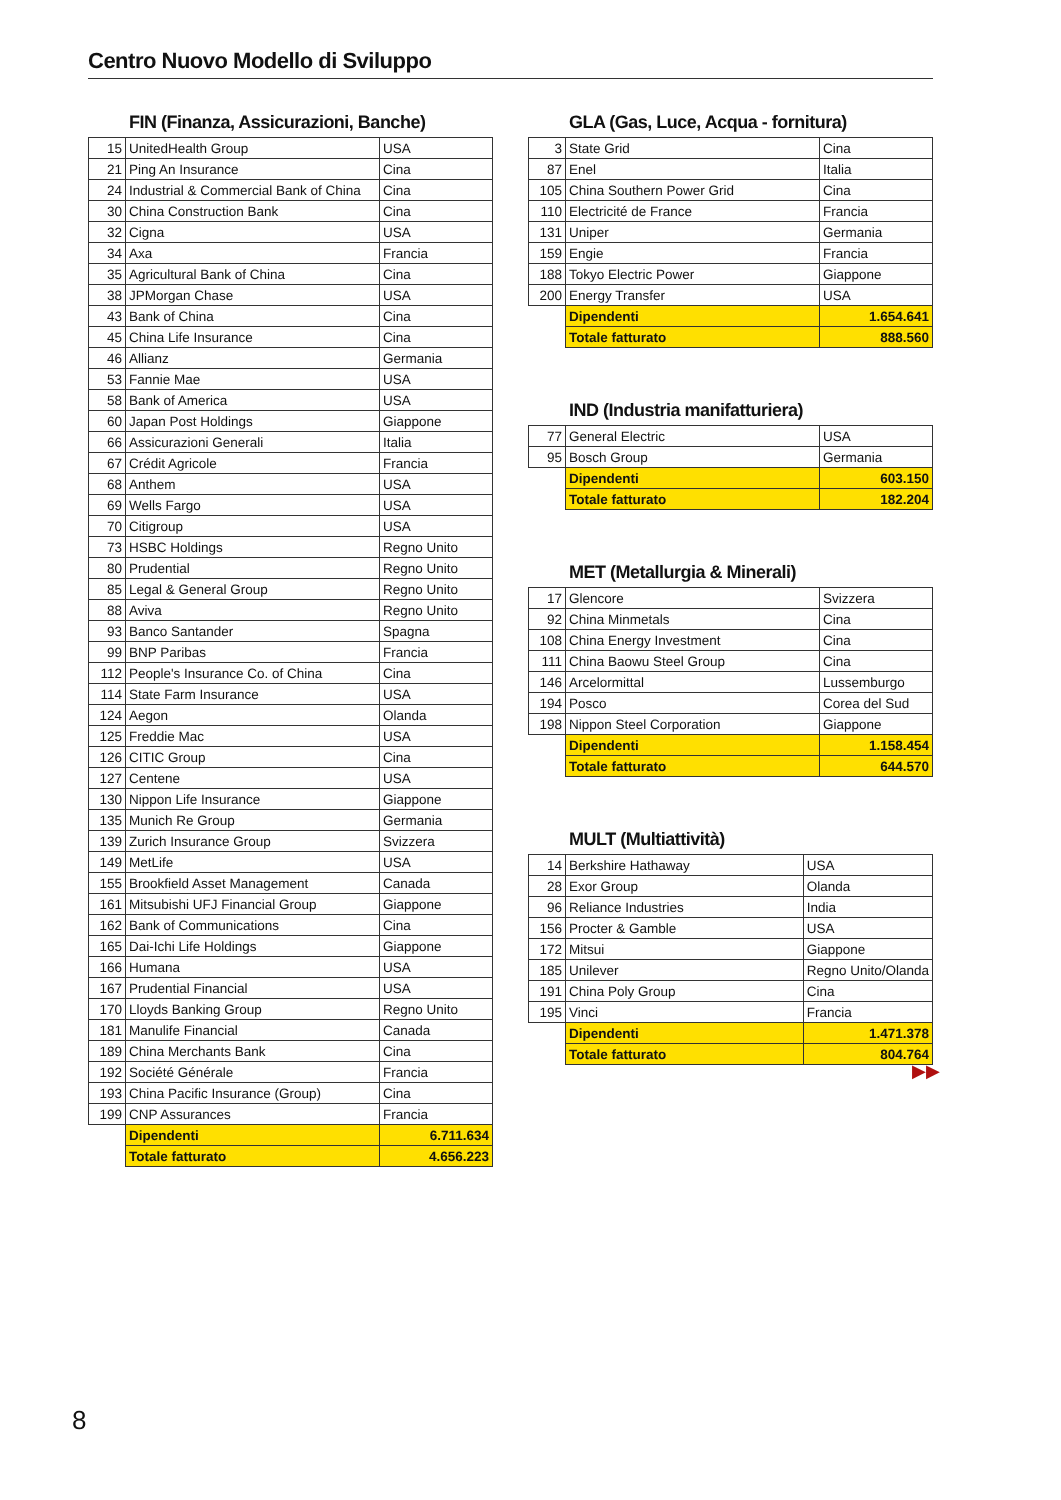Centro Nuovo Modello di Sviluppo
FIN (Finanza, Assicurazioni, Banche)
| 15 | UnitedHealth Group | USA |
| 21 | Ping An Insurance | Cina |
| 24 | Industrial & Commercial Bank of China | Cina |
| 30 | China Construction Bank | Cina |
| 32 | Cigna | USA |
| 34 | Axa | Francia |
| 35 | Agricultural Bank of China | Cina |
| 38 | JPMorgan Chase | USA |
| 43 | Bank of China | Cina |
| 45 | China Life Insurance | Cina |
| 46 | Allianz | Germania |
| 53 | Fannie Mae | USA |
| 58 | Bank of America | USA |
| 60 | Japan Post Holdings | Giappone |
| 66 | Assicurazioni Generali | Italia |
| 67 | Crédit Agricole | Francia |
| 68 | Anthem | USA |
| 69 | Wells Fargo | USA |
| 70 | Citigroup | USA |
| 73 | HSBC Holdings | Regno Unito |
| 80 | Prudential | Regno Unito |
| 85 | Legal & General Group | Regno Unito |
| 88 | Aviva | Regno Unito |
| 93 | Banco Santander | Spagna |
| 99 | BNP Paribas | Francia |
| 112 | People's Insurance Co. of China | Cina |
| 114 | State Farm Insurance | USA |
| 124 | Aegon | Olanda |
| 125 | Freddie Mac | USA |
| 126 | CITIC Group | Cina |
| 127 | Centene | USA |
| 130 | Nippon Life Insurance | Giappone |
| 135 | Munich Re Group | Germania |
| 139 | Zurich Insurance Group | Svizzera |
| 149 | MetLife | USA |
| 155 | Brookfield Asset Management | Canada |
| 161 | Mitsubishi UFJ Financial Group | Giappone |
| 162 | Bank of Communications | Cina |
| 165 | Dai-Ichi Life Holdings | Giappone |
| 166 | Humana | USA |
| 167 | Prudential Financial | USA |
| 170 | Lloyds Banking Group | Regno Unito |
| 181 | Manulife Financial | Canada |
| 189 | China Merchants Bank | Cina |
| 192 | Société Générale | Francia |
| 193 | China Pacific Insurance (Group) | Cina |
| 199 | CNP Assurances | Francia |
| | Dipendenti | 6.711.634 |
| | Totale fatturato | 4.656.223 |
GLA (Gas, Luce, Acqua - fornitura)
| 3 | State Grid | Cina |
| 87 | Enel | Italia |
| 105 | China Southern Power Grid | Cina |
| 110 | Electricité de France | Francia |
| 131 | Uniper | Germania |
| 159 | Engie | Francia |
| 188 | Tokyo Electric Power | Giappone |
| 200 | Energy Transfer | USA |
| | Dipendenti | 1.654.641 |
| | Totale fatturato | 888.560 |
IND (Industria manifatturiera)
| 77 | General Electric | USA |
| 95 | Bosch Group | Germania |
| | Dipendenti | 603.150 |
| | Totale fatturato | 182.204 |
MET (Metallurgia & Minerali)
| 17 | Glencore | Svizzera |
| 92 | China Minmetals | Cina |
| 108 | China Energy Investment | Cina |
| 111 | China Baowu Steel Group | Cina |
| 146 | Arcelormittal | Lussemburgo |
| 194 | Posco | Corea del Sud |
| 198 | Nippon Steel Corporation | Giappone |
| | Dipendenti | 1.158.454 |
| | Totale fatturato | 644.570 |
MULT (Multiattività)
| 14 | Berkshire Hathaway | USA |
| 28 | Exor Group | Olanda |
| 96 | Reliance Industries | India |
| 156 | Procter & Gamble | USA |
| 172 | Mitsui | Giappone |
| 185 | Unilever | Regno Unito/Olanda |
| 191 | China Poly Group | Cina |
| 195 | Vinci | Francia |
| | Dipendenti | 1.471.378 |
| | Totale fatturato | 804.764 |
▶▶
8